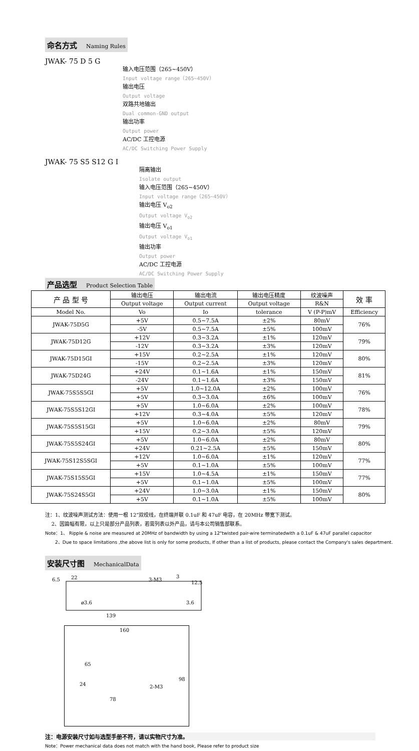命名方式 Naming Rules
JWAK- 75 D 5 G
输入电压范围（265~450V）
Input voltage range（265~450V）
输出电压
Output voltage
双路共地输出
Dual common-GND output
输出功率
Output power
AC/DC 工控电源
AC/DC Switching Power Supply
JWAK- 75 S5 S12 G I
隔离输出
Isolate output
输入电压范围（265~450V）
Input voltage range（265~450V）
输出电压 V<sub>o2</sub>
Output voltage V<sub>o2</sub>
输出电压 V<sub>o1</sub>
Output voltage V<sub>o1</sub>
输出功率
Output power
AC/DC 工控电源
AC/DC Switching Power Supply
产品选型 Product Selection Table
| 产 品 型 号 | 输出电压 | 输出电流 | 输出电压精度 | 纹波噪声 | 效 率 |
| --- | --- | --- | --- | --- | --- |
| | Output voltage | Output current | Output voltage | R&N | |
| Model No. | Vo | Io | tolerance | V (P-P)mV | Efficiency |
| JWAK-75D5G | +5V | 0.5~7.5A | ±2% | 80mV | 76% |
| | -5V | 0.5~7.5A | ±5% | 100mV | |
| JWAK-75D12G | +12V | 0.3~3.2A | ±1% | 120mV | 79% |
| | -12V | 0.3~3.2A | ±3% | 120mV | |
| JWAK-75D15GI | +15V | 0.2~2.5A | ±1% | 120mV | 80% |
| | -15V | 0.2~2.5A | ±3% | 120mV | |
| JWAK-75D24G | +24V | 0.1~1.6A | ±1% | 150mV | 81% |
| | -24V | 0.1~1.6A | ±3% | 150mV | |
| JWAK-75S5S5GI | +5V | 1.0~12.0A | ±2% | 100mV | 76% |
| | +5V | 0.3~3.0A | ±6% | 100mV | |
| JWAK-75S5S12GI | +5V | 1.0~6.0A | ±2% | 100mV | 78% |
| | +12V | 0.3~4.0A | ±5% | 120mV | |
| JWAK-75S5S15GI | +5V | 1.0~6.0A | ±2% | 80mV | 79% |
| | +15V | 0.2~3.0A | ±5% | 120mV | |
| JWAK-75S5S24GI | +5V | 1.0~6.0A | ±2% | 80mV | 80% |
| | +24V | 0.21~2.5A | ±5% | 150mV | |
| JWAK-75S12S5SGI | +12V | 1.0~6.0A | ±1% | 120mV | 77% |
| | +5V | 0.1~1.0A | ±5% | 100mV | |
| JWAK-75S15S5GI | +15V | 1.0~4.5A | ±1% | 150mV | 77% |
| | +5V | 0.1~1.0A | ±5% | 100mV | |
| JWAK-75S24S5GI | +24V | 1.0~3.0A | ±1% | 150mV | 80% |
| | +5V | 0.1~1.0A | ±5% | 100mV | |
注：1、纹波噪声测试方法：使用一根 12”双绞线，在终端并联 0.1uF 和 47uF 电容，在 20MHz 带宽下测试。
2、因篇幅有限，以上只是部分产品列表，若需列表以外产品，请与本公司销售部联系。
Note：1、 Ripple & noise are measured at 20MHz of bandwidth by using a 12"twisted pair-wire terminatedwith a 0.1uF & 47uF parallel capacitor
2、Due to space limitations ,the above list is only for some products, If other than a list of products, please contact the Company's sales department.
安装尺寸图 MechanicalData
6.5
22
3-M3
3
12.5
ø3.6
139
3.6
160
24
78
2-M3
65
98
注：电源安装尺寸如与选型手册不符，请以实物尺寸为准。
Note：Power mechanical data does not match with the hand book, Please refer to product size